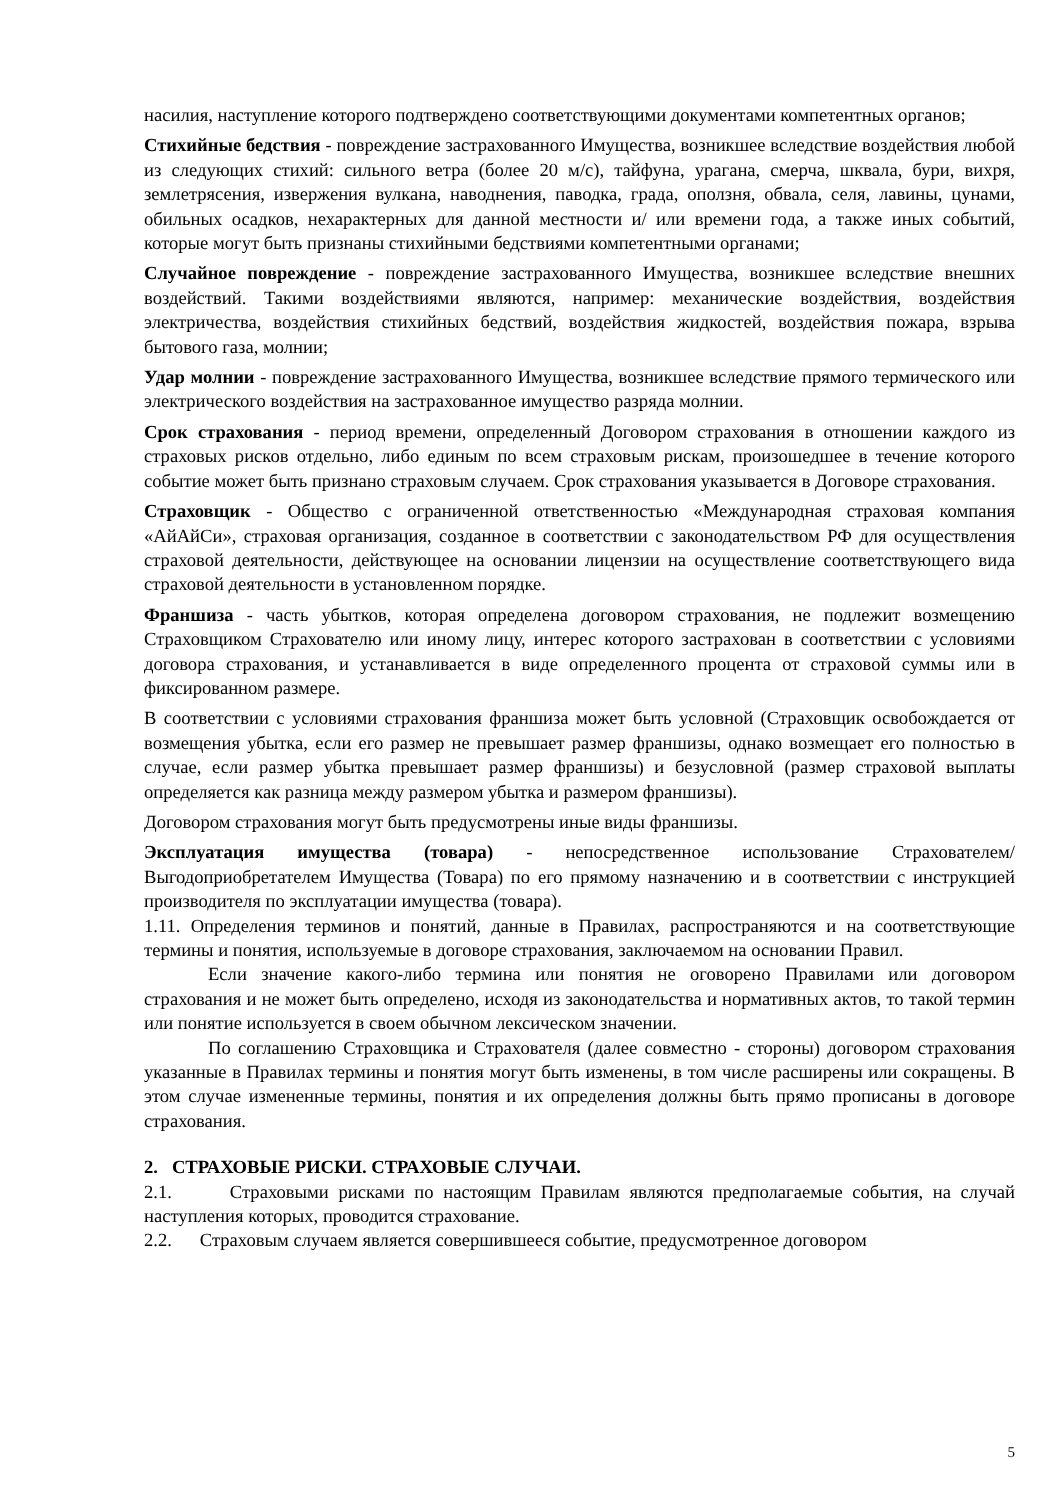насилия, наступление которого подтверждено соответствующими документами компетентных органов;
Стихийные бедствия - повреждение застрахованного Имущества, возникшее вследствие воздействия любой из следующих стихий: сильного ветра (более 20 м/с), тайфуна, урагана, смерча, шквала, бури, вихря, землетрясения, извержения вулкана, наводнения, паводка, града, оползня, обвала, селя, лавины, цунами, обильных осадков, нехарактерных для данной местности и/ или времени года, а также иных событий, которые могут быть признаны стихийными бедствиями компетентными органами;
Случайное повреждение - повреждение застрахованного Имущества, возникшее вследствие внешних воздействий. Такими воздействиями являются, например: механические воздействия, воздействия электричества, воздействия стихийных бедствий, воздействия жидкостей, воздействия пожара, взрыва бытового газа, молнии;
Удар молнии - повреждение застрахованного Имущества, возникшее вследствие прямого термического или электрического воздействия на застрахованное имущество разряда молнии.
Срок страхования - период времени, определенный Договором страхования в отношении каждого из страховых рисков отдельно, либо единым по всем страховым рискам, произошедшее в течение которого событие может быть признано страховым случаем. Срок страхования указывается в Договоре страхования.
Страховщик - Общество с ограниченной ответственностью «Международная страховая компания «АйАйСи», страховая организация, созданное в соответствии с законодательством РФ для осуществления страховой деятельности, действующее на основании лицензии на осуществление соответствующего вида страховой деятельности в установленном порядке.
Франшиза - часть убытков, которая определена договором страхования, не подлежит возмещению Страховщиком Страхователю или иному лицу, интерес которого застрахован в соответствии с условиями договора страхования, и устанавливается в виде определенного процента от страховой суммы или в фиксированном размере.
В соответствии с условиями страхования франшиза может быть условной (Страховщик освобождается от возмещения убытка, если его размер не превышает размер франшизы, однако возмещает его полностью в случае, если размер убытка превышает размер франшизы) и безусловной (размер страховой выплаты определяется как разница между размером убытка и размером франшизы).
Договором страхования могут быть предусмотрены иные виды франшизы.
Эксплуатация имущества (товара) - непосредственное использование Страхователем/ Выгодоприобретателем Имущества (Товара) по его прямому назначению и в соответствии с инструкцией производителя по эксплуатации имущества (товара).
1.11. Определения терминов и понятий, данные в Правилах, распространяются и на соответствующие термины и понятия, используемые в договоре страхования, заключаемом на основании Правил.
Если значение какого-либо термина или понятия не оговорено Правилами или договором страхования и не может быть определено, исходя из законодательства и нормативных актов, то такой термин или понятие используется в своем обычном лексическом значении.
По соглашению Страховщика и Страхователя (далее совместно - стороны) договором страхования указанные в Правилах термины и понятия могут быть изменены, в том числе расширены или сокращены. В этом случае измененные термины, понятия и их определения должны быть прямо прописаны в договоре страхования.
2. СТРАХОВЫЕ РИСКИ. СТРАХОВЫЕ СЛУЧАИ.
2.1. Страховыми рисками по настоящим Правилам являются предполагаемые события, на случай наступления которых, проводится страхование.
2.2. Страховым случаем является совершившееся событие, предусмотренное договором
5